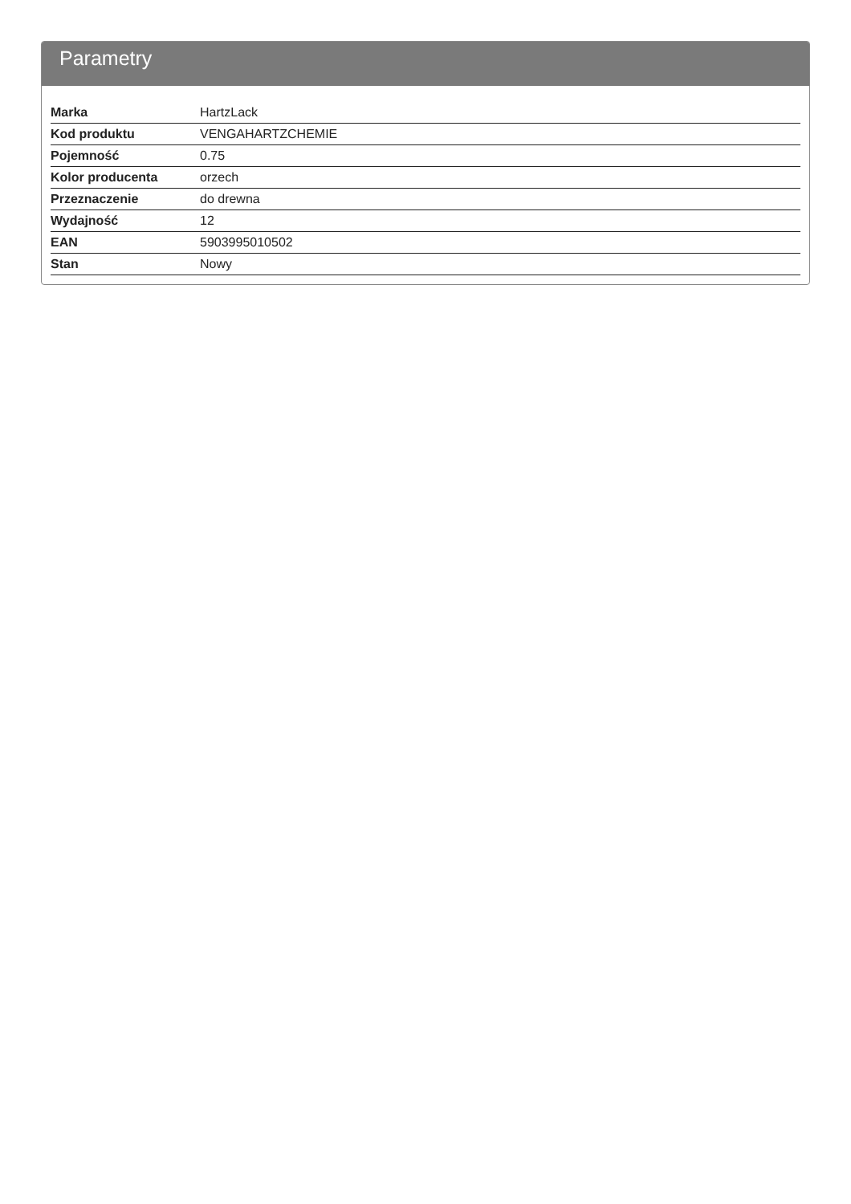Parametry
| Marka | HartzLack |
| Kod produktu | VENGAHARTZCHEMIE |
| Pojemność | 0.75 |
| Kolor producenta | orzech |
| Przeznaczenie | do drewna |
| Wydajność | 12 |
| EAN | 5903995010502 |
| Stan | Nowy |